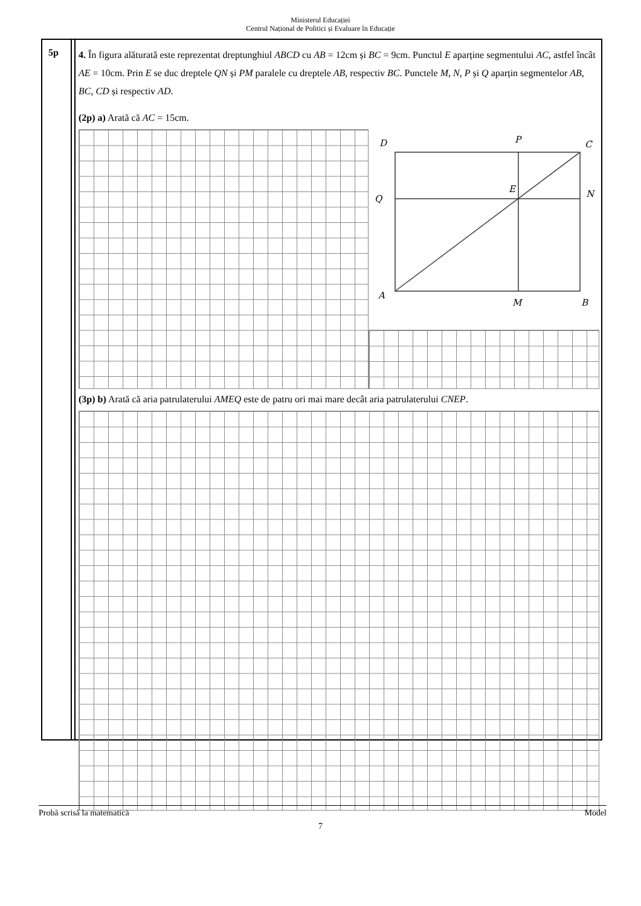Ministerul Educației
Centrul Național de Politici și Evaluare în Educație
5p
4. În figura alăturată este reprezentat dreptunghiul ABCD cu AB = 12cm și BC = 9cm. Punctul E aparține segmentului AC, astfel încât AE = 10cm. Prin E se duc dreptele QN și PM paralele cu dreptele AB, respectiv BC. Punctele M, N, P și Q aparțin segmentelor AB, BC, CD și respectiv AD.
(2p) a) Arată că AC = 15cm.
D
P
C
Q
E
N
A
M
B
(3p) b) Arată că aria patrulaterului AMEQ este de patru ori mai mare decât aria patrulaterului CNEP.
Probă scrisă la matematică Model
7